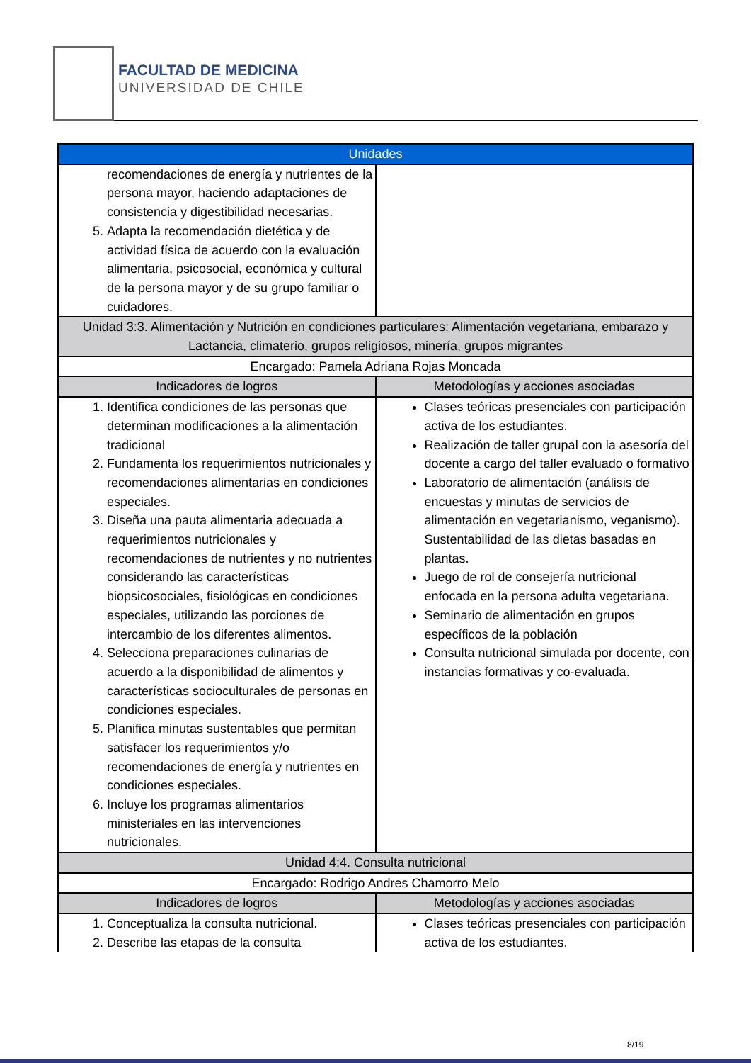FACULTAD DE MEDICINA
UNIVERSIDAD DE CHILE
| Unidades | |
| --- | --- |
| recomendaciones de energía y nutrientes de la persona mayor, haciendo adaptaciones de consistencia y digestibilidad necesarias. 5. Adapta la recomendación dietética y de actividad física de acuerdo con la evaluación alimentaria, psicosocial, económica y cultural de la persona mayor y de su grupo familiar o cuidadores. | |
| Unidad 3:3. Alimentación y Nutrición en condiciones particulares: Alimentación vegetariana, embarazo y Lactancia, climaterio, grupos religiosos, minería, grupos migrantes | |
| Encargado: Pamela Adriana Rojas Moncada | |
| Indicadores de logros | Metodologías y acciones asociadas |
| 1. Identifica condiciones de las personas que determinan modificaciones a la alimentación tradicional 2. Fundamenta los requerimientos nutricionales y recomendaciones alimentarias en condiciones especiales. 3. Diseña una pauta alimentaria adecuada a requerimientos nutricionales y recomendaciones de nutrientes y no nutrientes considerando las características biopsicosociales, fisiológicas en condiciones especiales, utilizando las porciones de intercambio de los diferentes alimentos. 4. Selecciona preparaciones culinarias de acuerdo a la disponibilidad de alimentos y características socioculturales de personas en condiciones especiales. 5. Planifica minutas sustentables que permitan satisfacer los requerimientos y/o recomendaciones de energía y nutrientes en condiciones especiales. 6. Incluye los programas alimentarios ministeriales en las intervenciones nutricionales. | Clases teóricas presenciales con participación activa de los estudiantes. Realización de taller grupal con la asesoría del docente a cargo del taller evaluado o formativo Laboratorio de alimentación (análisis de encuestas y minutas de servicios de alimentación en vegetarianismo, veganismo). Sustentabilidad de las dietas basadas en plantas. Juego de rol de consejería nutricional enfocada en la persona adulta vegetariana. Seminario de alimentación en grupos específicos de la población Consulta nutricional simulada por docente, con instancias formativas y co-evaluada. |
| Unidad 4:4. Consulta nutricional | |
| Encargado: Rodrigo Andres Chamorro Melo | |
| Indicadores de logros | Metodologías y acciones asociadas |
| 1. Conceptualiza la consulta nutricional. 2. Describe las etapas de la consulta | Clases teóricas presenciales con participación activa de los estudiantes. |
8/19